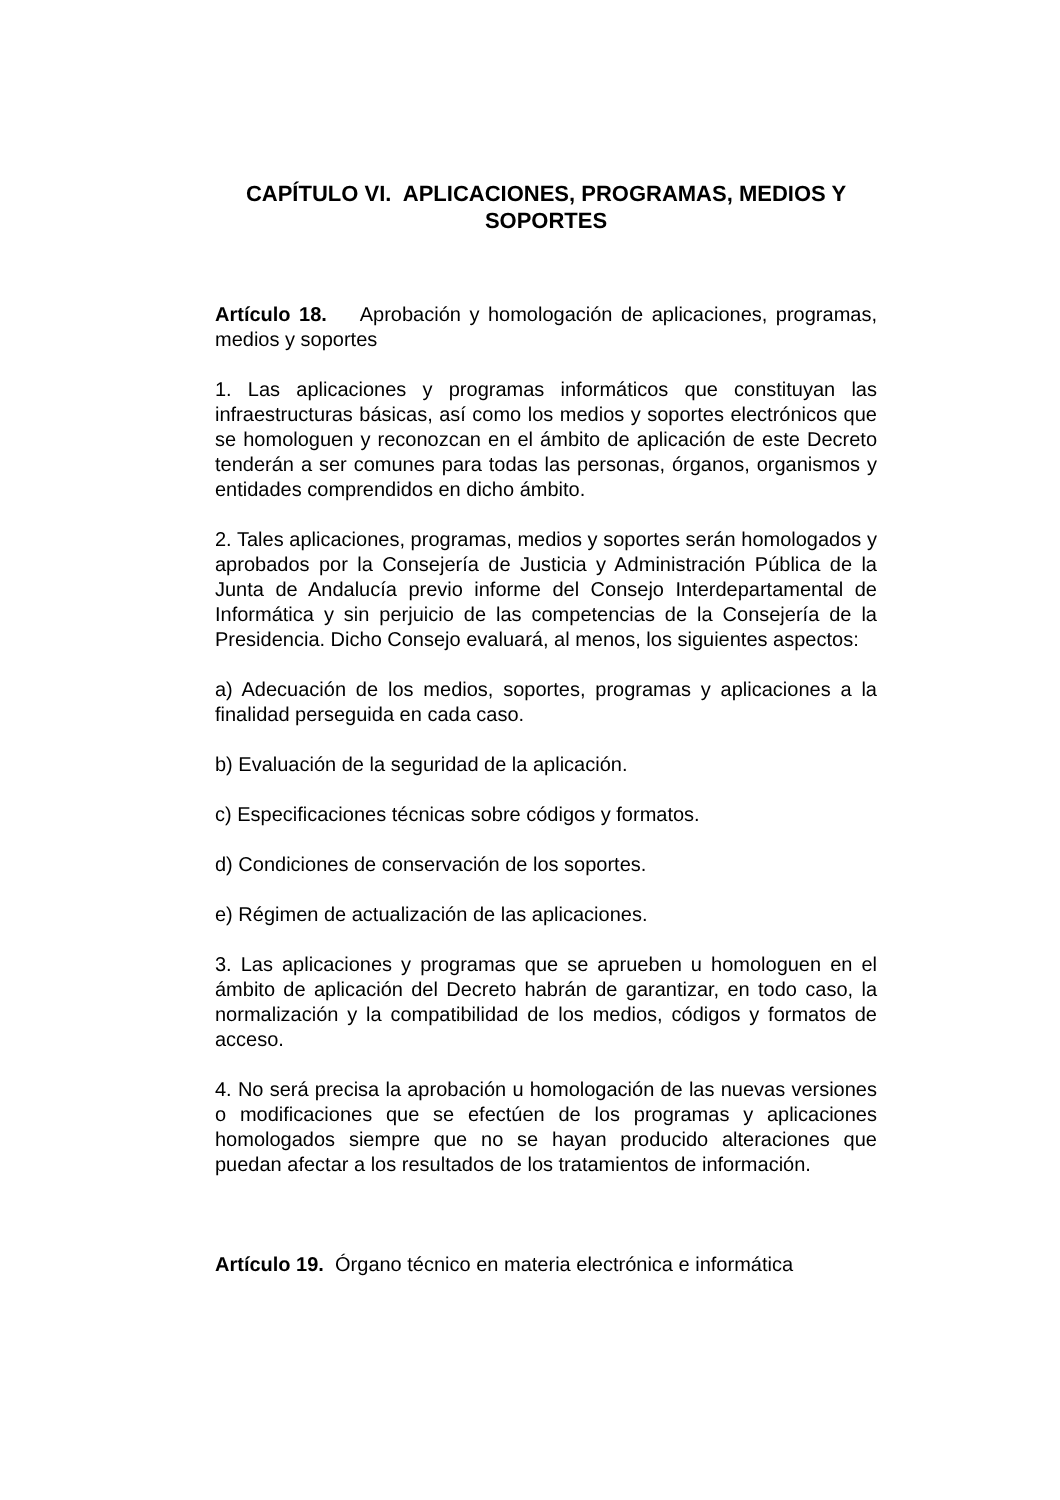CAPÍTULO VI. APLICACIONES, PROGRAMAS, MEDIOS Y SOPORTES
Artículo 18. Aprobación y homologación de aplicaciones, programas, medios y soportes
1. Las aplicaciones y programas informáticos que constituyan las infraestructuras básicas, así como los medios y soportes electrónicos que se homologuen y reconozcan en el ámbito de aplicación de este Decreto tenderán a ser comunes para todas las personas, órganos, organismos y entidades comprendidos en dicho ámbito.
2. Tales aplicaciones, programas, medios y soportes serán homologados y aprobados por la Consejería de Justicia y Administración Pública de la Junta de Andalucía previo informe del Consejo Interdepartamental de Informática y sin perjuicio de las competencias de la Consejería de la Presidencia. Dicho Consejo evaluará, al menos, los siguientes aspectos:
a) Adecuación de los medios, soportes, programas y aplicaciones a la finalidad perseguida en cada caso.
b) Evaluación de la seguridad de la aplicación.
c) Especificaciones técnicas sobre códigos y formatos.
d) Condiciones de conservación de los soportes.
e) Régimen de actualización de las aplicaciones.
3. Las aplicaciones y programas que se aprueben u homologuen en el ámbito de aplicación del Decreto habrán de garantizar, en todo caso, la normalización y la compatibilidad de los medios, códigos y formatos de acceso.
4. No será precisa la aprobación u homologación de las nuevas versiones o modificaciones que se efectúen de los programas y aplicaciones homologados siempre que no se hayan producido alteraciones que puedan afectar a los resultados de los tratamientos de información.
Artículo 19. Órgano técnico en materia electrónica e informática